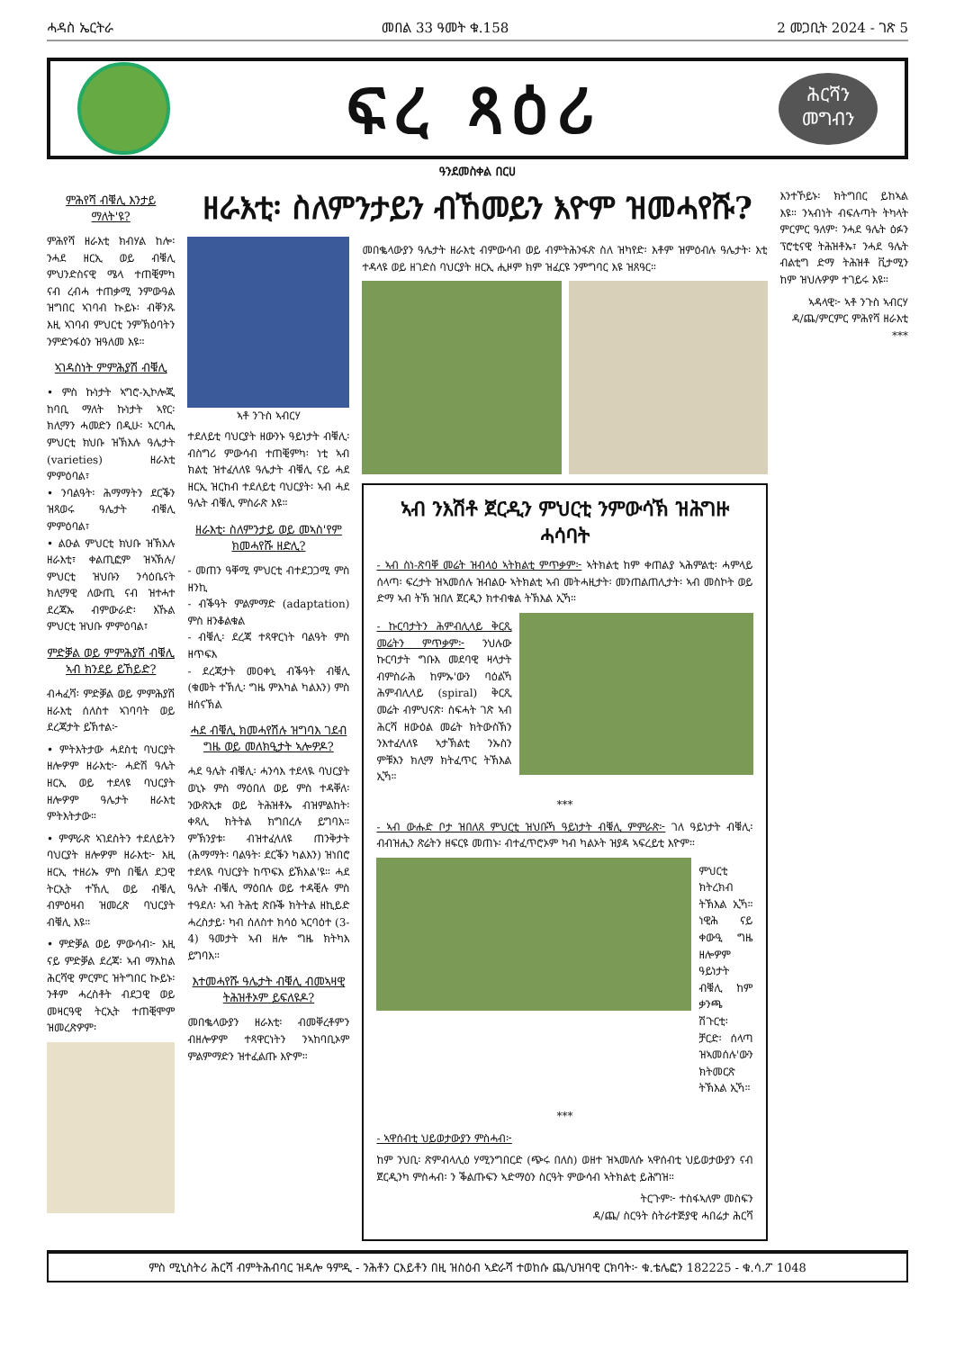ሓዳስ ኤርትራ መበል 33 ዓመት ቁ.158 2 መጋቢት 2024 - ገጽ 5
ፍረ ጻዕሪ
ሕርሻን
መግብን
ዓንደመስቀል በርሀ
ምሕየሻ ብቑሊ እንታይ ማለት'ዩ?
ምሕየሻ ዘራእቲ ክብሃል ከሎ፡ ንሓደ ዘርኢ ወይ ብቑሊ ምህንድስናዊ ሜላ ተጠቒምካ ናብ ረብሓ ተጠቃሚ ንምውዓል ዝግበር ኣገባብ ኲይኑ፡ ብቐንጹ እዚ ኣገባብ ምህርቲ ንምኽዕባትን ንምድንፋዕን ዝዓለመ እዩ።
ኣገዳስነት ምምሕያሽ ብቑሊ
• ምስ ኩነታት ኣግሮ-ኢኮሎጂ ከባቢ ማለት ኩነታት ኣየር፡ ክሊማን ሓመድን በዲሁ፡ ኣርባሒ ምህርቲ ክህቡ ዝኽእሉ ዓሌታት (varieties) ዘራእቲ ምምዕባል፣
• ንባልዓት፡ ሕማማትን ደርቕን ዝጻወሩ ዓሌታት ብቑሊ ምምዕባል፣
• ልዑል ምህርቲ ክህቡ ዝኽእሉ ዘራእቲ፣ ቀልጢፎም ዝኣኽሉ/ ምህርቲ ዝህቡን ንሳዕቤናት ክሊማዊ ለውጢ ናብ ዝተሓተ ደረጃኡ ብምውራድ፡ እኹል ምህርቲ ዝህቡ ምምዕባል፣
ምድቓል ወይ ምምሕያሽ ብቑሊ ኣብ ክንደይ ይኸይድ?
ብሓፈሻ፡ ምድቓል ወይ ምምሕያሽ ዘራእቲ ሰለስተ ኣገባባት ወይ ደረጃታት ይኽተል፦
• ምትእትታው ሓደስቲ ባህርያት ዘሎዎም ዘራእቲ፦ ሓድሽ ዓሌት ዘርኢ ወይ ተደላዩ ባህርያት ዘሎዎም ዓሌታት ዘራእቲ ምትእትታው።
• ምምራጽ ኣገደስትን ተደለይትን ባህርያት ዘሎዎም ዘራእቲ፦ እዚ ዘርኢ ተዘሪኡ ምስ በቘለ ደጋዊ ትርኢት ተኸሊ ወይ ብቑሊ ብምዕዛብ ዝመረጽ ባህርያት ብቑሊ እዩ።
• ምድቓል ወይ ምውሳብ፦ እዚ ናይ ምድቓል ደረጃ፡ ኣብ ማእከል ሕርሻዊ ምርምር ዝትግበር ኲይኑ፡ ንቶም ሓረስቶት ብደጋዊ ወይ መዛርዓዊ ትርኢት ተጠቒሞም ዝመረጽዎም፡
ዘራእቲ፡ ስለምንታይን ብኸመይን እዮም ዝመሓየሹ?
ኣቶ ንጉስ ኣብርሃ
ተደለይቲ ባህርያት ዘውንኑ ዓይነታት ብቑሊ፡ ብስግሪ ምውሳብ ተጠቒምካ፡ ነቲ ኣብ ክልቲ ዝተፈላለዩ ዓሌታት ብቑሊ ናይ ሓደ ዘርኢ ዝርከብ ተደለይቲ ባህርያት፡ ኣብ ሓደ ዓሌት ብቑሊ ምስራጽ እዩ።
ዘራእቲ፡ ስለምንታይ ወይ መኣስ'የም ክመሓየሹ ዘድሊ?
- መጠን ዓቐሚ ምህርቲ ብተደጋጋሚ ምስ ዘንኪ
- ብቕዓት ምልምማድ (adaptation) ምስ ዘንቆልቁል
- ብቑሊ፡ ደረጃ ተጻዋርነት ባልዓት ምስ ዘጥፍእ
- ደረጃታት መዐቀኒ ብቕዓት ብቑሊ (ቁመት ተኽሊ፡ ግዜ ምእካል ካልእን) ምስ ዘሰናኽል
ሓደ ብቑሊ ክመሓየሽሉ ዝግባእ ገደብ ግዜ ወይ መለክዒታት ኣሎዎዶ?
ሓደ ዓሌት ብቑሊ፡ ሓንሳእ ተደላዪ ባህርያት ወኒኑ ምስ ማዕበለ ወይ ምስ ተዳቐለ፡ ንውጽኢቱ ወይ ትሕዝቶኡ ብዝምልከት፡ ቀጻሊ ክትትል ክግበረሉ ይግባእ። ምኽንያቱ፡ ብዝተፈላለዩ ጠንቅታት (ሕማማት፡ ባልዓት፡ ደርቕን ካልእን) ዝነበሮ ተደላዪ ባህርያት ከጥፍእ ይኽእል'ዩ። ሓደ ዓሌት ብቑሊ ማዕበሉ ወይ ተዳቒሉ ምስ ተዓደለ፡ ኣብ ትሕቲ ጽቡቕ ክትትል ዘኪይድ ሓረስታይ፡ ካብ ሰለስተ ክሳዕ ኣርባዕተ (3-4) ዓመታት ኣብ ዘሎ ግዜ ክትካእ ይግባእ።
እተመሓየሹ ዓሌታት ብቑሊ ብመኣዛዊ ትሕዝቶኦም ይፍለዩዶ?
መበቈላውያን ዘራእቲ፡ ብመቐረቶምን ብዘሎዎም ተጻዋርነትን ንኣከባቢኦም ምልምማድን ዝተፈልጡ እዮም።
መበቈላውያን ዓሌታት ዘራእቲ ብምውሳብ ወይ ብምትሕንፋጽ ስለ ዝካየድ፡ እቶም ዝምዕብሉ ዓሌታት፡ እቲ ተዳላዩ ወይ ዘገድስ ባህርያት ዘርኢ ሒዞም ክም ዝፈርዩ ንምግባር እዩ ዝጸዓር።
ኣብ ንእሽቶ ጀርዲን ምህርቲ ንምውሳኽ ዝሕግዙ ሓሳባት
- ኣብ ስነ-ጽባቐ መሬት ዝብላዕ ኣትክልቲ ምጥቃም፦ ኣትክልቲ ከም ቀጠልያ ኣሕምልቲ፡ ሓምላይ ሰላጣ፡ ፍረታት ዝኣመሰሉ ዝብልዑ ኣትክልቲ ኣብ መትሓዚታት፡ መንጠልጠሊታት፡ ኣብ መስኮት ወይ ድማ ኣብ ትኽ ዝበለ ጀርዲን ክተብቁል ትኽእል ኢኻ።
- ኩርባታትን ሕምብሊላይ ቅርጺ መሬትን ምጥቃም፦ ንህሉው ኩርባታት ግቡእ መደባዊ ዛላታት ብምስራሕ ከምኡ'ውን ባዕልኻ ሕምብሊላይ (spiral) ቅርጺ መሬት ብምህናጽ፡ ስፍሓት ገጽ ኣብ ሕርሻ ዘውዕል መሬት ክትውስኽን ንእተፈላለዩ ኣታኽልቲ ንኡስን ምቹእን ክሊማ ክትፈጥር ትኽእል ኢኻ።
***
- ኣብ ውሑድ ቦታ ዝበለጸ ምህርቲ ዝህቡኻ ዓይነታት ብቑሊ ምምራጽ፦ ገለ ዓይነታት ብቑሊ፡ ብብዝሒን ጽሬትን ዘፍርዩ መጠኑ፡ ብተፈጥሮኦም ካብ ካልኦት ዝያዳ ኣፍረይቲ እዮም።
ምህርቲ ክትረክብ ትኽእል ኢኻ። ነዊሕ ናይ ቀውዒ ግዜ ዘሎዎም ዓይነታት ብቑሊ ከም ቃንጫ ሽጉርቲ፡ ቻርድ፡ ሰላጣ ዝኣመሰሉ'ውን ክትመርጽ ትኽእል ኢኻ።
***
- ኣዋሰብቲ ህይወታውያን ምስሓብ፦
ከም ንህቢ፡ ጽምብላሊዕ ሃሚንግበርድ (ጭሩ በለስ) ወዘተ ዝኣመለሱ ኣዋሰብቲ ህይወታውያን ናብ ጀርዲንካ ምስሓብ፡ ን ቕልጡፍን ኣድማዕን ስርዓት ምውሳብ ኣትክልቲ ይሕግዝ።
ትርጉም፦ ተስፋኣለም መስፍን
ዳ/ጨ/ ስርዓት ስትራተጅያዊ ሓበሬታ ሕርሻ
እንተኾይኑ፡ ክትግበር ይከኣል እዩ። ንኣብነት ብፍሉጣት ትካላት ምርምር ዓለም፡ ንሓደ ዓሌት ዕፉን ፕሮቲናዊ ትሕዝቶኡ፣ ንሓደ ዓሌት ብልቲግ ድማ ትሕዝቶ ቪታሚን ከም ዝህሉዎም ተገይሩ እዩ።
ኣዳላዊ፦ ኣቶ ንጉስ ኣብርሃ
ዳ/ጨ/ምርምር ምሕየሻ ዘራእቲ
***
ምስ ሚኒስትሪ ሕርሻ ብምትሕብባር ዝዳሎ ዓምዲ - ንሕቶን ርእይቶን በዚ ዝስዕብ ኣድራሻ ተወከሱ ጨ/ህዝባዊ ርክባት፦ ቁ.ቴሌፎን 182225 - ቁ.ሳ.ፖ 1048